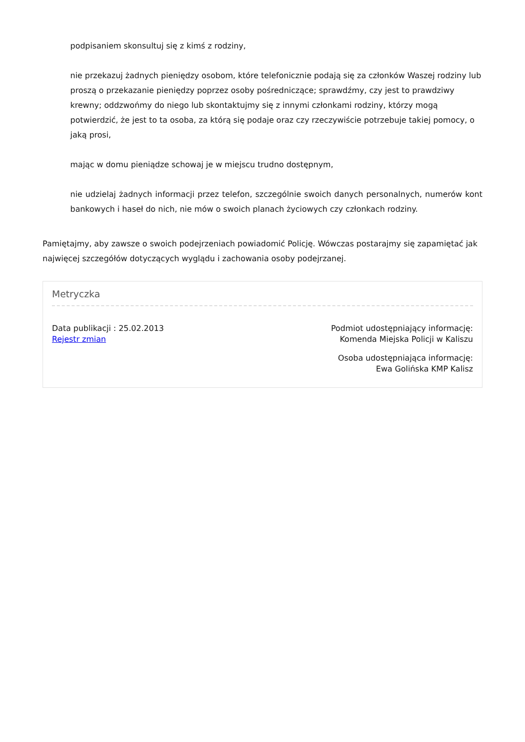podpisaniem skonsultuj się z kimś z rodziny,
nie przekazuj żadnych pieniędzy osobom, które telefonicznie podają się za członków Waszej rodziny lub proszą o przekazanie pieniędzy poprzez osoby pośredniczące; sprawdźmy, czy jest to prawdziwy krewny; oddzwońmy do niego lub skontaktujmy się z innymi członkami rodziny, którzy mogą potwierdzić, że jest to ta osoba, za którą się podaje oraz czy rzeczywiście potrzebuje takiej pomocy, o jaką prosi,
mając w domu pieniądze schowaj je w miejscu trudno dostępnym,
nie udzielaj żadnych informacji przez telefon, szczególnie swoich danych personalnych, numerów kont bankowych i haseł do nich, nie mów o swoich planach życiowych czy członkach rodziny.
Pamiętajmy, aby zawsze o swoich podejrzeniach powiadomić Policję. Wówczas postarajmy się zapamiętać jak najwięcej szczegółów dotyczących wyglądu i zachowania osoby podejrzanej.
Metryczka
Data publikacji : 25.02.2013
Rejestr zmian
Podmiot udostępniający informację:
Komenda Miejska Policji w Kaliszu
Osoba udostępniająca informację:
Ewa Golińska KMP Kalisz